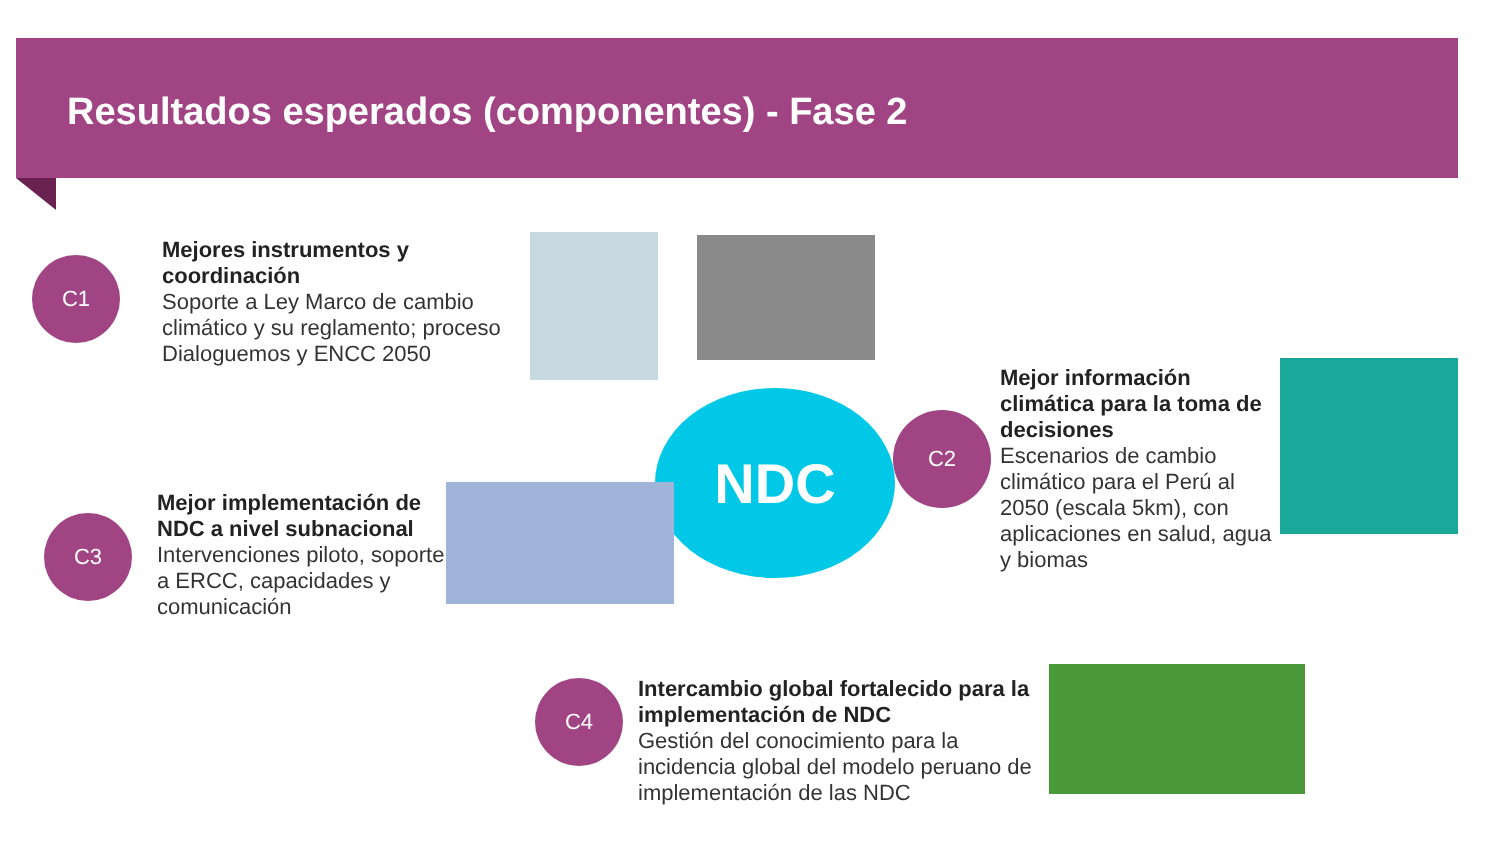Resultados esperados (componentes) - Fase 2
C1
Mejores instrumentos y coordinación
Soporte a Ley Marco de cambio climático y su reglamento; proceso Dialoguemos y ENCC 2050
NDC C2
Mejor información climática para la toma de decisiones
Escenarios de cambio climático para el Perú al 2050 (escala 5km), con aplicaciones en salud, agua y biomas
C3
Mejor implementación de NDC a nivel subnacional
Intervenciones piloto, soporte a ERCC, capacidades y comunicación
C4
Intercambio global fortalecido para la implementación de NDC
Gestión del conocimiento para la incidencia global del modelo peruano de implementación de las NDC